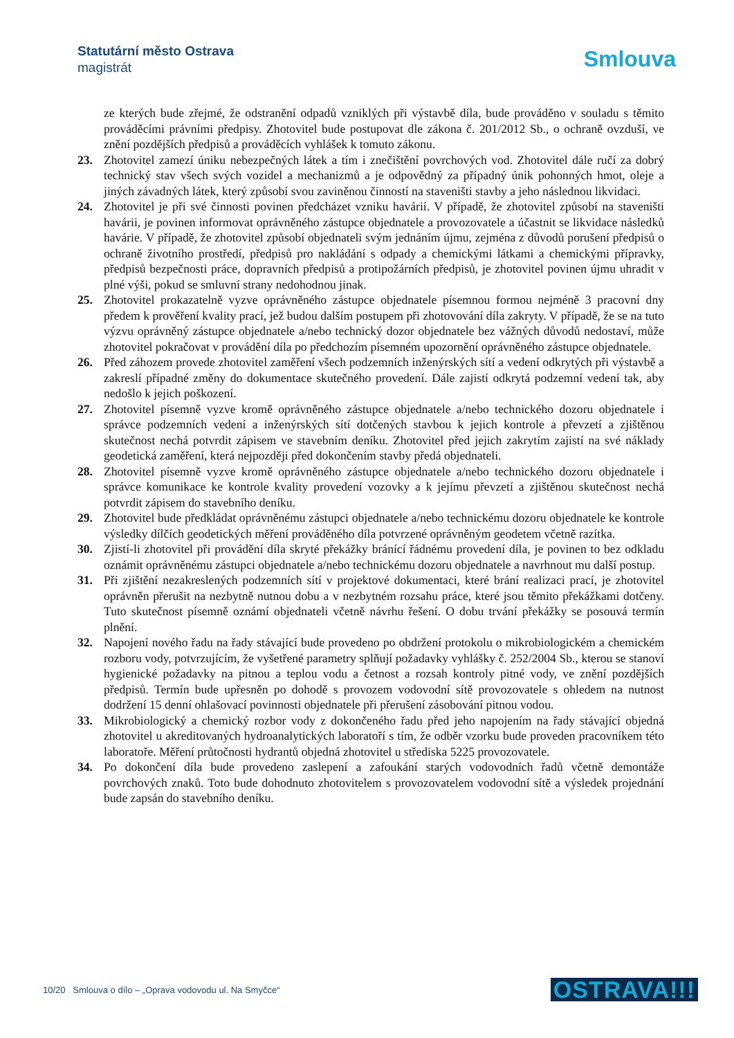Statutární město Ostrava
magistrát
Smlouva
ze kterých bude zřejmé, že odstranění odpadů vzniklých při výstavbě díla, bude prováděno v souladu s těmito prováděcími právními předpisy. Zhotovitel bude postupovat dle zákona č. 201/2012 Sb., o ochraně ovzduší, ve znění pozdějších předpisů a prováděcích vyhlášek k tomuto zákonu.
23. Zhotovitel zamezí úniku nebezpečných látek a tím i znečištění povrchových vod. Zhotovitel dále ručí za dobrý technický stav všech svých vozidel a mechanizmů a je odpovědný za případný únik pohonných hmot, oleje a jiných závadných látek, který způsobí svou zaviněnou činností na staveništi stavby a jeho následnou likvidaci.
24. Zhotovitel je při své činnosti povinen předcházet vzniku havárií. V případě, že zhotovitel způsobí na staveništi havárii, je povinen informovat oprávněného zástupce objednatele a provozovatele a účastnit se likvidace následků havárie. V případě, že zhotovitel způsobí objednateli svým jednáním újmu, zejména z důvodů porušení předpisů o ochraně životního prostředí, předpisů pro nakládání s odpady a chemickými látkami a chemickými přípravky, předpisů bezpečnosti práce, dopravních předpisů a protipožárních předpisů, je zhotovitel povinen újmu uhradit v plné výši, pokud se smluvní strany nedohodnou jinak.
25. Zhotovitel prokazatelně vyzve oprávněného zástupce objednatele písemnou formou nejméně 3 pracovní dny předem k prověření kvality prací, jež budou dalším postupem při zhotovování díla zakryty. V případě, že se na tuto výzvu oprávněný zástupce objednatele a/nebo technický dozor objednatele bez vážných důvodů nedostaví, může zhotovitel pokračovat v provádění díla po předchozím písemném upozornění oprávněného zástupce objednatele.
26. Před záhozem provede zhotovitel zaměření všech podzemních inženýrských sítí a vedení odkrytých při výstavbě a zakreslí případné změny do dokumentace skutečného provedení. Dále zajistí odkrytá podzemní vedení tak, aby nedošlo k jejich poškození.
27. Zhotovitel písemně vyzve kromě oprávněného zástupce objednatele a/nebo technického dozoru objednatele i správce podzemních vedení a inženýrských sítí dotčených stavbou k jejich kontrole a převzetí a zjištěnou skutečnost nechá potvrdit zápisem ve stavebním deníku. Zhotovitel před jejich zakrytím zajistí na své náklady geodetická zaměření, která nejpozději před dokončením stavby předá objednateli.
28. Zhotovitel písemně vyzve kromě oprávněného zástupce objednatele a/nebo technického dozoru objednatele i správce komunikace ke kontrole kvality provedení vozovky a k jejímu převzetí a zjištěnou skutečnost nechá potvrdit zápisem do stavebního deníku.
29. Zhotovitel bude předkládat oprávněnému zástupci objednatele a/nebo technickému dozoru objednatele ke kontrole výsledky dílčích geodetických měření prováděného díla potvrzené oprávněným geodetem včetně razítka.
30. Zjistí-li zhotovitel při provádění díla skryté překážky bránící řádnému provedení díla, je povinen to bez odkladu oznámit oprávněnému zástupci objednatele a/nebo technickému dozoru objednatele a navrhnout mu další postup.
31. Při zjištění nezakreslených podzemních sítí v projektové dokumentaci, které brání realizaci prací, je zhotovitel oprávněn přerušit na nezbytně nutnou dobu a v nezbytném rozsahu práce, které jsou těmito překážkami dotčeny. Tuto skutečnost písemně oznámí objednateli včetně návrhu řešení. O dobu trvání překážky se posouvá termín plnění.
32. Napojení nového řadu na řady stávající bude provedeno po obdržení protokolu o mikrobiologickém a chemickém rozboru vody, potvrzujícím, že vyšetřené parametry splňují požadavky vyhlášky č. 252/2004 Sb., kterou se stanoví hygienické požadavky na pitnou a teplou vodu a četnost a rozsah kontroly pitné vody, ve znění pozdějších předpisů. Termín bude upřesněn po dohodě s provozem vodovodní sítě provozovatele s ohledem na nutnost dodržení 15 denní ohlašovací povinnosti objednatele při přerušení zásobování pitnou vodou.
33. Mikrobiologický a chemický rozbor vody z dokončeného řadu před jeho napojením na řady stávající objedná zhotovitel u akreditovaných hydroanalytických laboratoří s tím, že odběr vzorku bude proveden pracovníkem této laboratoře. Měření průtočnosti hydrantů objedná zhotovitel u střediska 5225 provozovatele.
34. Po dokončení díla bude provedeno zaslepení a zafoukání starých vodovodních řadů včetně demontáže povrchových znaků. Toto bude dohodnuto zhotovitelem s provozovatelem vodovodní sítě a výsledek projednání bude zapsán do stavebního deníku.
10/20 Smlouva o dílo – „Oprava vodovodu ul. Na Smyčce“
OSTRAVA!!!